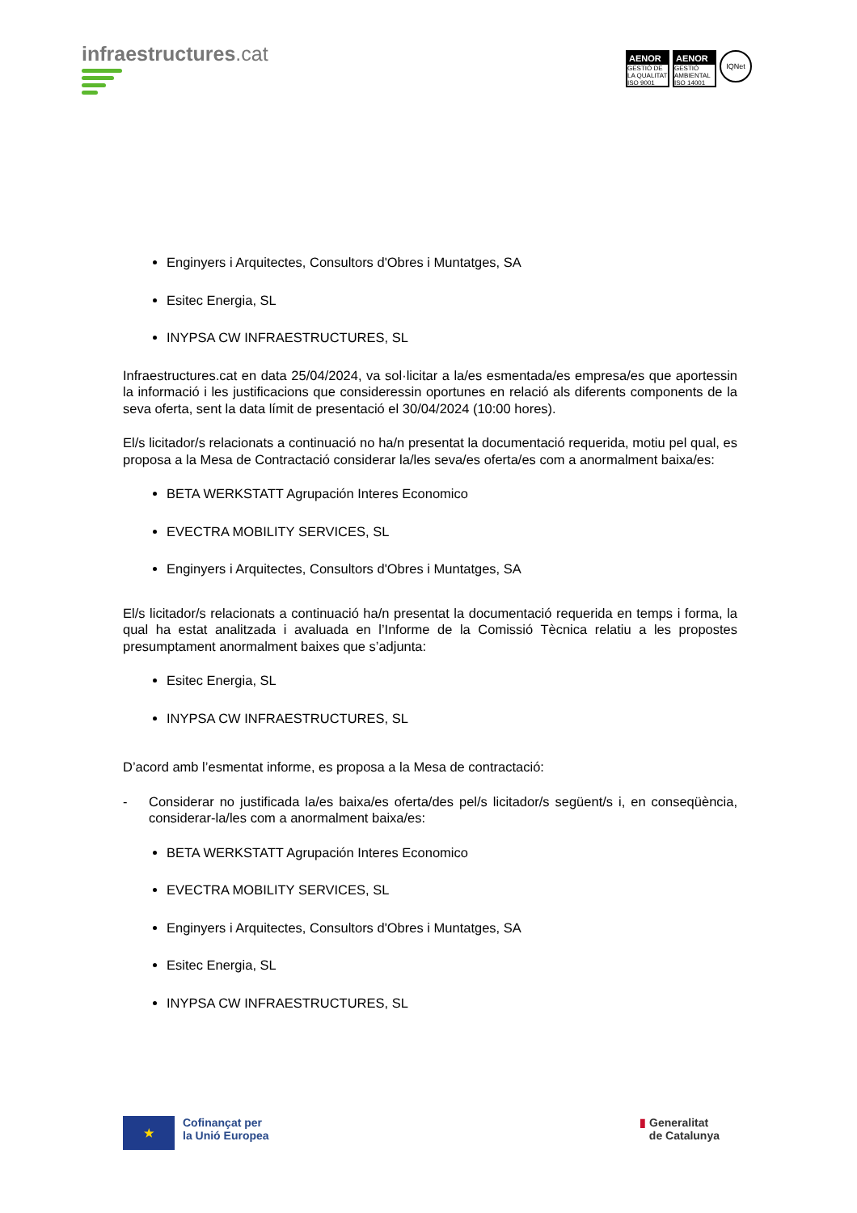infraestructures.cat
AENOR
GESTIÓ DE LA QUALITAT ISO 9001
AENOR
GESTIÓ AMBIENTAL ISO 14001
IQNet
Enginyers i Arquitectes, Consultors d'Obres i Muntatges, SA
Esitec Energia, SL
INYPSA CW INFRAESTRUCTURES, SL
Infraestructures.cat en data 25/04/2024, va sol·licitar a la/es esmentada/es empresa/es que aportessin la informació i les justificacions que consideressin oportunes en relació als diferents components de la seva oferta, sent la data límit de presentació el 30/04/2024 (10:00 hores).
El/s licitador/s relacionats a continuació no ha/n presentat la documentació requerida, motiu pel qual, es proposa a la Mesa de Contractació considerar la/les seva/es oferta/es com a anormalment baixa/es:
BETA WERKSTATT Agrupación Interes Economico
EVECTRA MOBILITY SERVICES, SL
Enginyers i Arquitectes, Consultors d'Obres i Muntatges, SA
El/s licitador/s relacionats a continuació ha/n presentat la documentació requerida en temps i forma, la qual ha estat analitzada i avaluada en l’Informe de la Comissió Tècnica relatiu a les propostes presumptament anormalment baixes que s’adjunta:
Esitec Energia, SL
INYPSA CW INFRAESTRUCTURES, SL
D’acord amb l’esmentat informe, es proposa a la Mesa de contractació:
- Considerar no justificada la/es baixa/es oferta/des pel/s licitador/s següent/s i, en conseqüència, considerar-la/les com a anormalment baixa/es:
BETA WERKSTATT Agrupación Interes Economico
EVECTRA MOBILITY SERVICES, SL
Enginyers i Arquitectes, Consultors d'Obres i Muntatges, SA
Esitec Energia, SL
INYPSA CW INFRAESTRUCTURES, SL
★
Cofinançat per
la Unió Europea
▮ Generalitat
de Catalunya